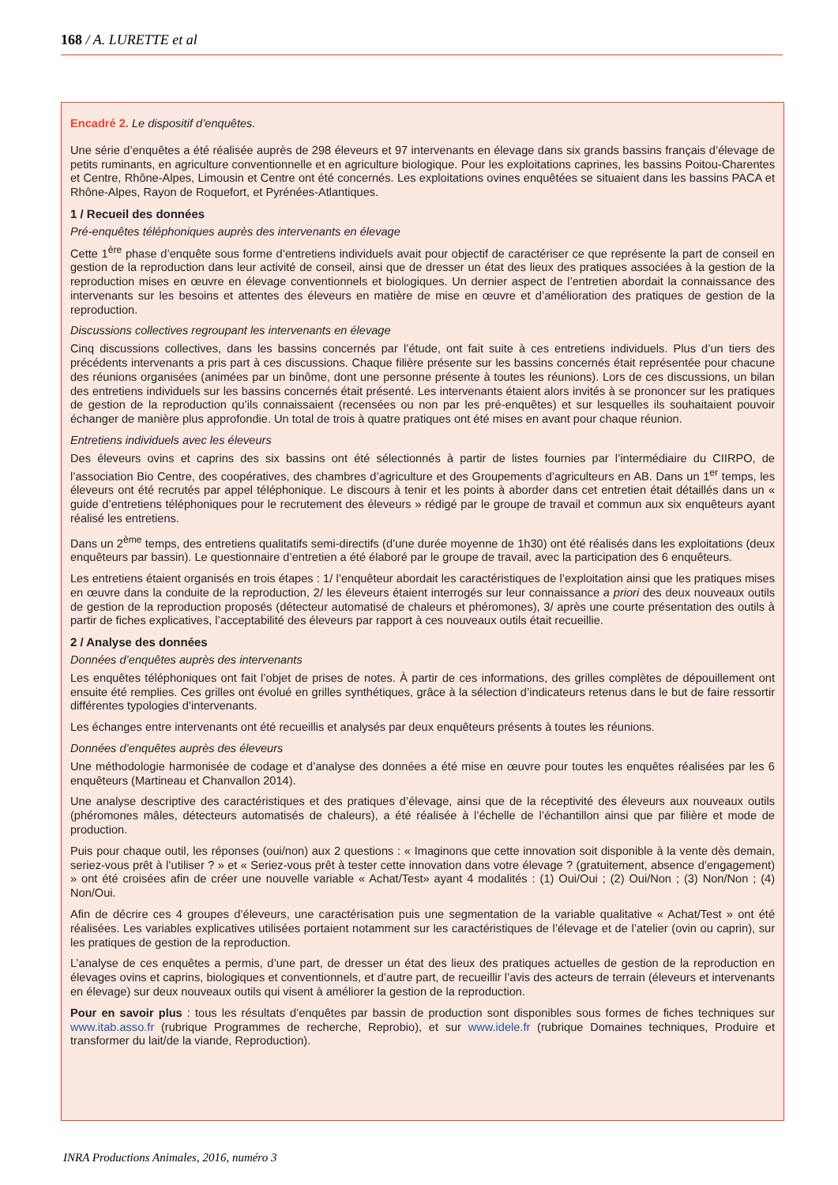168 / A. LURETTE et al
Encadré 2. Le dispositif d’enquêtes.
Une série d’enquêtes a été réalisée auprès de 298 éleveurs et 97 intervenants en élevage dans six grands bassins français d’élevage de petits ruminants, en agriculture conventionnelle et en agriculture biologique. Pour les exploitations caprines, les bassins Poitou-Charentes et Centre, Rhône-Alpes, Limousin et Centre ont été concernés. Les exploitations ovines enquêtées se situaient dans les bassins PACA et Rhône-Alpes, Rayon de Roquefort, et Pyrénées-Atlantiques.
1 / Recueil des données
Pré-enquêtes téléphoniques auprès des intervenants en élevage
Cette 1<sup>ère</sup> phase d’enquête sous forme d’entretiens individuels avait pour objectif de caractériser ce que représente la part de conseil en gestion de la reproduction dans leur activité de conseil, ainsi que de dresser un état des lieux des pratiques associées à la gestion de la reproduction mises en œuvre en élevage conventionnels et biologiques. Un dernier aspect de l’entretien abordait la connaissance des intervenants sur les besoins et attentes des éleveurs en matière de mise en œuvre et d’amélioration des pratiques de gestion de la reproduction.
Discussions collectives regroupant les intervenants en élevage
Cinq discussions collectives, dans les bassins concernés par l’étude, ont fait suite à ces entretiens individuels. Plus d’un tiers des précédents intervenants a pris part à ces discussions. Chaque filière présente sur les bassins concernés était représentée pour chacune des réunions organisées (animées par un binôme, dont une personne présente à toutes les réunions). Lors de ces discussions, un bilan des entretiens individuels sur les bassins concernés était présenté. Les intervenants étaient alors invités à se prononcer sur les pratiques de gestion de la reproduction qu’ils connaissaient (recensées ou non par les pré-enquêtes) et sur lesquelles ils souhaitaient pouvoir échanger de manière plus approfondie. Un total de trois à quatre pratiques ont été mises en avant pour chaque réunion.
Entretiens individuels avec les éleveurs
Des éleveurs ovins et caprins des six bassins ont été sélectionnés à partir de listes fournies par l’intermédiaire du CIIRPO, de l’association Bio Centre, des coopératives, des chambres d’agriculture et des Groupements d’agriculteurs en AB. Dans un 1<sup>er</sup> temps, les éleveurs ont été recrutés par appel téléphonique. Le discours à tenir et les points à aborder dans cet entretien était détaillés dans un « guide d’entretiens téléphoniques pour le recrutement des éleveurs » rédigé par le groupe de travail et commun aux six enquêteurs ayant réalisé les entretiens.
Dans un 2<sup>ème</sup> temps, des entretiens qualitatifs semi-directifs (d’une durée moyenne de 1h30) ont été réalisés dans les exploitations (deux enquêteurs par bassin). Le questionnaire d’entretien a été élaboré par le groupe de travail, avec la participation des 6 enquêteurs.
Les entretiens étaient organisés en trois étapes : 1/ l’enquêteur abordait les caractéristiques de l’exploitation ainsi que les pratiques mises en œuvre dans la conduite de la reproduction, 2/ les éleveurs étaient interrogés sur leur connaissance a priori des deux nouveaux outils de gestion de la reproduction proposés (détecteur automatisé de chaleurs et phéromones), 3/ après une courte présentation des outils à partir de fiches explicatives, l’acceptabilité des éleveurs par rapport à ces nouveaux outils était recueillie.
2 / Analyse des données
Données d’enquêtes auprès des intervenants
Les enquêtes téléphoniques ont fait l’objet de prises de notes. À partir de ces informations, des grilles complètes de dépouillement ont ensuite été remplies. Ces grilles ont évolué en grilles synthétiques, grâce à la sélection d’indicateurs retenus dans le but de faire ressortir différentes typologies d’intervenants.
Les échanges entre intervenants ont été recueillis et analysés par deux enquêteurs présents à toutes les réunions.
Données d’enquêtes auprès des éleveurs
Une méthodologie harmonisée de codage et d’analyse des données a été mise en œuvre pour toutes les enquêtes réalisées par les 6 enquêteurs (Martineau et Chanvallon 2014).
Une analyse descriptive des caractéristiques et des pratiques d’élevage, ainsi que de la réceptivité des éleveurs aux nouveaux outils (phéromones mâles, détecteurs automatisés de chaleurs), a été réalisée à l’échelle de l’échantillon ainsi que par filière et mode de production.
Puis pour chaque outil, les réponses (oui/non) aux 2 questions : « Imaginons que cette innovation soit disponible à la vente dès demain, seriez-vous prêt à l’utiliser ? » et « Seriez-vous prêt à tester cette innovation dans votre élevage ? (gratuitement, absence d’engagement) » ont été croisées afin de créer une nouvelle variable « Achat/Test» ayant 4 modalités : (1) Oui/Oui ; (2) Oui/Non ; (3) Non/Non ; (4) Non/Oui.
Afin de décrire ces 4 groupes d’éleveurs, une caractérisation puis une segmentation de la variable qualitative « Achat/Test » ont été réalisées. Les variables explicatives utilisées portaient notamment sur les caractéristiques de l’élevage et de l’atelier (ovin ou caprin), sur les pratiques de gestion de la reproduction.
L’analyse de ces enquêtes a permis, d’une part, de dresser un état des lieux des pratiques actuelles de gestion de la reproduction en élevages ovins et caprins, biologiques et conventionnels, et d’autre part, de recueillir l’avis des acteurs de terrain (éleveurs et intervenants en élevage) sur deux nouveaux outils qui visent à améliorer la gestion de la reproduction.
Pour en savoir plus : tous les résultats d’enquêtes par bassin de production sont disponibles sous formes de fiches techniques sur www.itab.asso.fr (rubrique Programmes de recherche, Reprobio), et sur www.idele.fr (rubrique Domaines techniques, Produire et transformer du lait/de la viande, Reproduction).
INRA Productions Animales, 2016, numéro 3